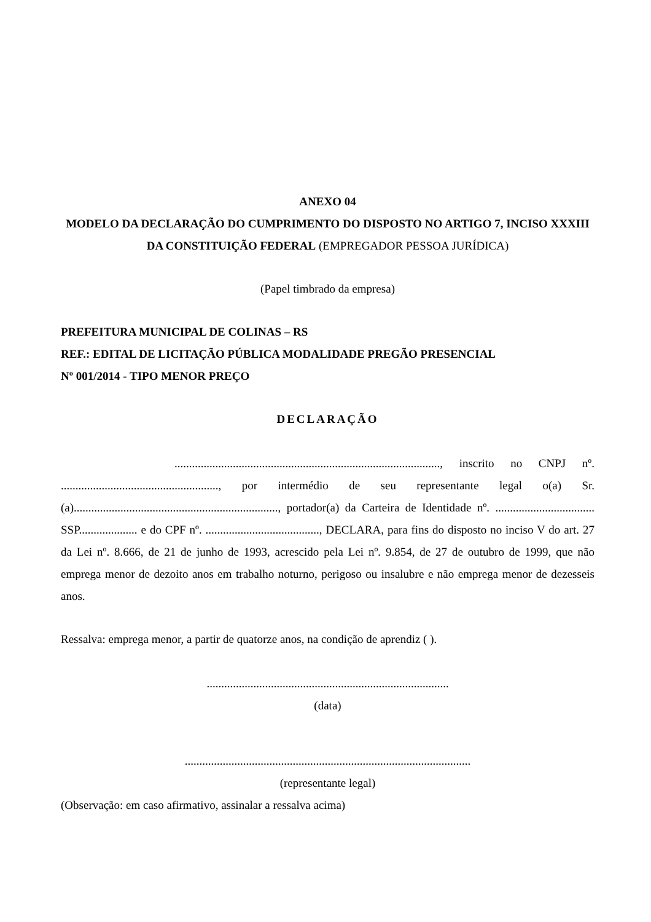ANEXO 04
MODELO DA DECLARAÇÃO DO CUMPRIMENTO DO DISPOSTO NO ARTIGO 7, INCISO XXXIII DA CONSTITUIÇÃO FEDERAL (EMPREGADOR PESSOA JURÍDICA)
(Papel timbrado da empresa)
PREFEITURA MUNICIPAL DE COLINAS – RS
REF.: EDITAL DE LICITAÇÃO PÚBLICA MODALIDADE PREGÃO PRESENCIAL
Nº 001/2014 - TIPO MENOR PREÇO
DECLARAÇÃO
..........................................................................................., inscrito no CNPJ nº. ......................................................, por intermédio de seu representante legal o(a) Sr.(a)......................................................................, portador(a) da Carteira de Identidade nº. .................................. SSP.................... e do CPF nº. ......................................., DECLARA, para fins do disposto no inciso V do art. 27 da Lei nº. 8.666, de 21 de junho de 1993, acrescido pela Lei nº. 9.854, de 27 de outubro de 1999, que não emprega menor de dezoito anos em trabalho noturno, perigoso ou insalubre e não emprega menor de dezesseis anos.
Ressalva: emprega menor, a partir de quatorze anos, na condição de aprendiz ( ).
...................................................................................
(data)
..................................................................................................
(representante legal)
(Observação: em caso afirmativo, assinalar a ressalva acima)